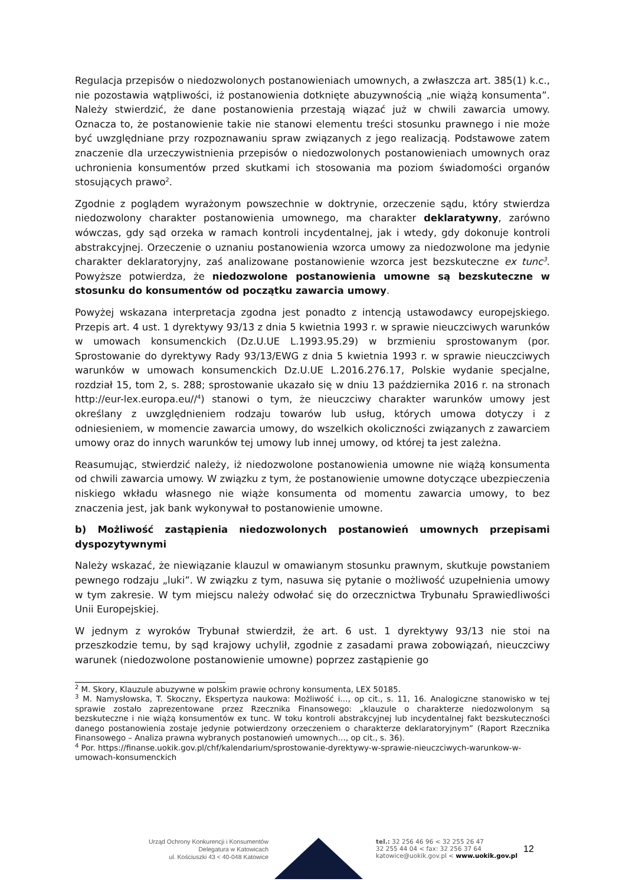Regulacja przepisów o niedozwolonych postanowieniach umownych, a zwłaszcza art. 385(1) k.c., nie pozostawia wątpliwości, iż postanowienia dotknięte abuzywnością „nie wiążą konsumenta”. Należy stwierdzić, że dane postanowienia przestają wiązać już w chwili zawarcia umowy. Oznacza to, że postanowienie takie nie stanowi elementu treści stosunku prawnego i nie może być uwzględniane przy rozpoznawaniu spraw związanych z jego realizacją. Podstawowe zatem znaczenie dla urzeczywistnienia przepisów o niedozwolonych postanowieniach umownych oraz uchronienia konsumentów przed skutkami ich stosowania ma poziom świadomości organów stosujących prawo<sup>2</sup>.
Zgodnie z poglądem wyrażonym powszechnie w doktrynie, orzeczenie sądu, który stwierdza niedozwolony charakter postanowienia umownego, ma charakter deklaratywny, zarówno wówczas, gdy sąd orzeka w ramach kontroli incydentalnej, jak i wtedy, gdy dokonuje kontroli abstrakcyjnej. Orzeczenie o uznaniu postanowienia wzorca umowy za niedozwolone ma jedynie charakter deklaratoryjny, zaś analizowane postanowienie wzorca jest bezskuteczne ex tunc<sup>3</sup>. Powyższe potwierdza, że niedozwolone postanowienia umowne są bezskuteczne w stosunku do konsumentów od początku zawarcia umowy.
Powyżej wskazana interpretacja zgodna jest ponadto z intencją ustawodawcy europejskiego. Przepis art. 4 ust. 1 dyrektywy 93/13 z dnia 5 kwietnia 1993 r. w sprawie nieuczciwych warunków w umowach konsumenckich (Dz.U.UE L.1993.95.29) w brzmieniu sprostowanym (por. Sprostowanie do dyrektywy Rady 93/13/EWG z dnia 5 kwietnia 1993 r. w sprawie nieuczciwych warunków w umowach konsumenckich Dz.U.UE L.2016.276.17, Polskie wydanie specjalne, rozdział 15, tom 2, s. 288; sprostowanie ukazało się w dniu 13 października 2016 r. na stronach http://eur-lex.europa.eu//<sup>4</sup>) stanowi o tym, że nieuczciwy charakter warunków umowy jest określany z uwzględnieniem rodzaju towarów lub usług, których umowa dotyczy i z odniesieniem, w momencie zawarcia umowy, do wszelkich okoliczności związanych z zawarciem umowy oraz do innych warunków tej umowy lub innej umowy, od której ta jest zależna.
Reasumując, stwierdzić należy, iż niedozwolone postanowienia umowne nie wiążą konsumenta od chwili zawarcia umowy. W związku z tym, że postanowienie umowne dotyczące ubezpieczenia niskiego wkładu własnego nie wiąże konsumenta od momentu zawarcia umowy, to bez znaczenia jest, jak bank wykonywał to postanowienie umowne.
b) Możliwość zastąpienia niedozwolonych postanowień umownych przepisami dyspozytywnymi
Należy wskazać, że niewiązanie klauzul w omawianym stosunku prawnym, skutkuje powstaniem pewnego rodzaju „luki”. W związku z tym, nasuwa się pytanie o możliwość uzupełnienia umowy w tym zakresie. W tym miejscu należy odwołać się do orzecznictwa Trybunału Sprawiedliwości Unii Europejskiej.
W jednym z wyroków Trybunał stwierdził, że art. 6 ust. 1 dyrektywy 93/13 nie stoi na przeszkodzie temu, by sąd krajowy uchylił, zgodnie z zasadami prawa zobowiązań, nieuczciwy warunek (niedozwolone postanowienie umowne) poprzez zastąpienie go
<sup>2</sup> M. Skory, Klauzule abuzywne w polskim prawie ochrony konsumenta, LEX 50185.
<sup>3</sup> M. Namysłowska, T. Skoczny, Ekspertyza naukowa: Możliwość i…, op cit., s. 11, 16. Analogiczne stanowisko w tej sprawie zostało zaprezentowane przez Rzecznika Finansowego: „klauzule o charakterze niedozwolonym są bezskuteczne i nie wiążą konsumentów ex tunc. W toku kontroli abstrakcyjnej lub incydentalnej fakt bezskuteczności danego postanowienia zostaje jedynie potwierdzony orzeczeniem o charakterze deklaratoryjnym” (Raport Rzecznika Finansowego – Analiza prawna wybranych postanowień umownych…, op cit., s. 36).
<sup>4</sup> Por. https://finanse.uokik.gov.pl/chf/kalendarium/sprostowanie-dyrektywy-w-sprawie-nieuczciwych-warunkow-w-umowach-konsumenckich
Urząd Ochrony Konkurencji i Konsumentów
Delegatura w Katowicach
ul. Kościuszki 43 < 40-048 Katowice
tel.: 32 256 46 96 < 32 255 26 47
32 255 44 04 < fax: 32 256 37 64
katowice@uokik.gov.pl < www.uokik.gov.pl
12